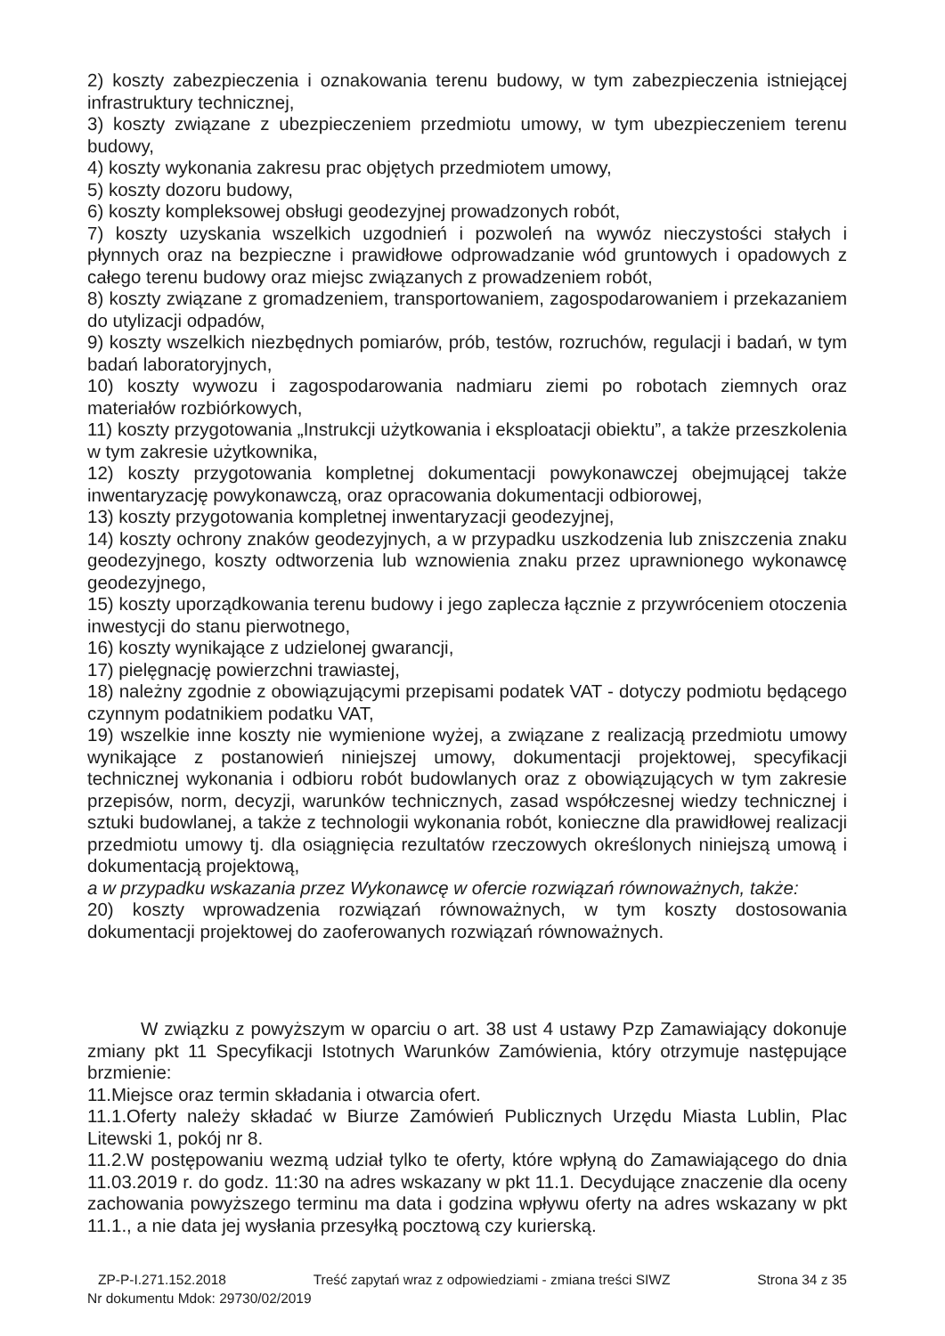2) koszty zabezpieczenia i oznakowania terenu budowy, w tym zabezpieczenia istniejącej infrastruktury technicznej,
3) koszty związane z ubezpieczeniem przedmiotu umowy, w tym ubezpieczeniem terenu budowy,
4) koszty wykonania zakresu prac objętych przedmiotem umowy,
5) koszty dozoru budowy,
6) koszty kompleksowej obsługi geodezyjnej prowadzonych robót,
7) koszty uzyskania wszelkich uzgodnień i pozwoleń na wywóz nieczystości stałych i płynnych oraz na bezpieczne i prawidłowe odprowadzanie wód gruntowych i opadowych z całego terenu budowy oraz miejsc związanych z prowadzeniem robót,
8) koszty związane z gromadzeniem, transportowaniem, zagospodarowaniem i przekazaniem do utylizacji odpadów,
9) koszty wszelkich niezbędnych pomiarów, prób, testów, rozruchów, regulacji i badań, w tym badań laboratoryjnych,
10) koszty wywozu i zagospodarowania nadmiaru ziemi po robotach ziemnych oraz materiałów rozbiórkowych,
11) koszty przygotowania „Instrukcji użytkowania i eksploatacji obiektu”, a także przeszkolenia w tym zakresie użytkownika,
12) koszty przygotowania kompletnej dokumentacji powykonawczej obejmującej także inwentaryzację powykonawczą, oraz opracowania dokumentacji odbiorowej,
13) koszty przygotowania kompletnej inwentaryzacji geodezyjnej,
14) koszty ochrony znaków geodezyjnych, a w przypadku uszkodzenia lub zniszczenia znaku geodezyjnego, koszty odtworzenia lub wznowienia znaku przez uprawnionego wykonawcę geodezyjnego,
15) koszty uporządkowania terenu budowy i jego zaplecza łącznie z przywróceniem otoczenia inwestycji do stanu pierwotnego,
16) koszty wynikające z udzielonej gwarancji,
17) pielęgnację powierzchni trawiastej,
18) należny zgodnie z obowiązującymi przepisami podatek VAT - dotyczy podmiotu będącego czynnym podatnikiem podatku VAT,
19) wszelkie inne koszty nie wymienione wyżej, a związane z realizacją przedmiotu umowy wynikające z postanowień niniejszej umowy, dokumentacji projektowej, specyfikacji technicznej wykonania i odbioru robót budowlanych oraz z obowiązujących w tym zakresie przepisów, norm, decyzji, warunków technicznych, zasad współczesnej wiedzy technicznej i sztuki budowlanej, a także z technologii wykonania robót, konieczne dla prawidłowej realizacji przedmiotu umowy tj. dla osiągnięcia rezultatów rzeczowych określonych niniejszą umową i dokumentacją projektową,
a w przypadku wskazania przez Wykonawcę w ofercie rozwiązań równoważnych, także:
20) koszty wprowadzenia rozwiązań równoważnych, w tym koszty dostosowania dokumentacji projektowej do zaoferowanych rozwiązań równoważnych.
W związku z powyższym w oparciu o art. 38 ust 4 ustawy Pzp Zamawiający dokonuje zmiany pkt 11 Specyfikacji Istotnych Warunków Zamówienia, który otrzymuje następujące brzmienie:
11.Miejsce oraz termin składania i otwarcia ofert.
11.1.Oferty należy składać w Biurze Zamówień Publicznych Urzędu Miasta Lublin, Plac Litewski 1, pokój nr 8.
11.2.W postępowaniu wezmą udział tylko te oferty, które wpłyną do Zamawiającego do dnia 11.03.2019 r. do godz. 11:30 na adres wskazany w pkt 11.1. Decydujące znaczenie dla oceny zachowania powyższego terminu ma data i godzina wpływu oferty na adres wskazany w pkt 11.1., a nie data jej wysłania przesyłką pocztową czy kurierską.
ZP-P-I.271.152.2018 Treść zapytań wraz z odpowiedziami - zmiana treści SIWZ Strona 34 z 35
Nr dokumentu Mdok: 29730/02/2019